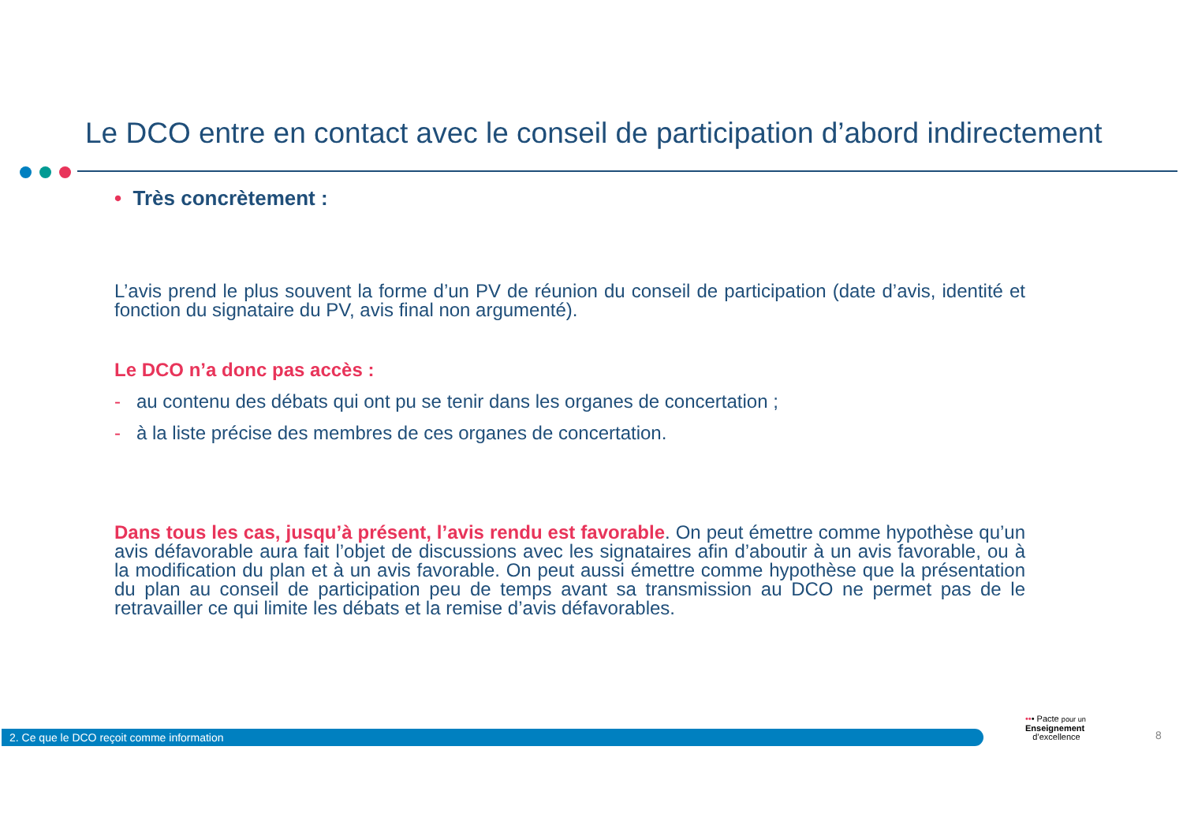Le DCO entre en contact avec le conseil de participation d’abord indirectement
• Très concrètement :
L’avis prend le plus souvent la forme d’un PV de réunion du conseil de participation (date d’avis, identité et fonction du signataire du PV, avis final non argumenté).
Le DCO n’a donc pas accès :
- au contenu des débats qui ont pu se tenir dans les organes de concertation ;
- à la liste précise des membres de ces organes de concertation.
Dans tous les cas, jusqu’à présent, l’avis rendu est favorable. On peut émettre comme hypothèse qu’un avis défavorable aura fait l’objet de discussions avec les signataires afin d’aboutir à un avis favorable, ou à la modification du plan et à un avis favorable. On peut aussi émettre comme hypothèse que la présentation du plan au conseil de participation peu de temps avant sa transmission au DCO ne permet pas de le retravailler ce qui limite les débats et la remise d’avis défavorables.
2. Ce que le DCO reçoit comme information
••• Pacte pour un
Enseignement
d’excellence
8